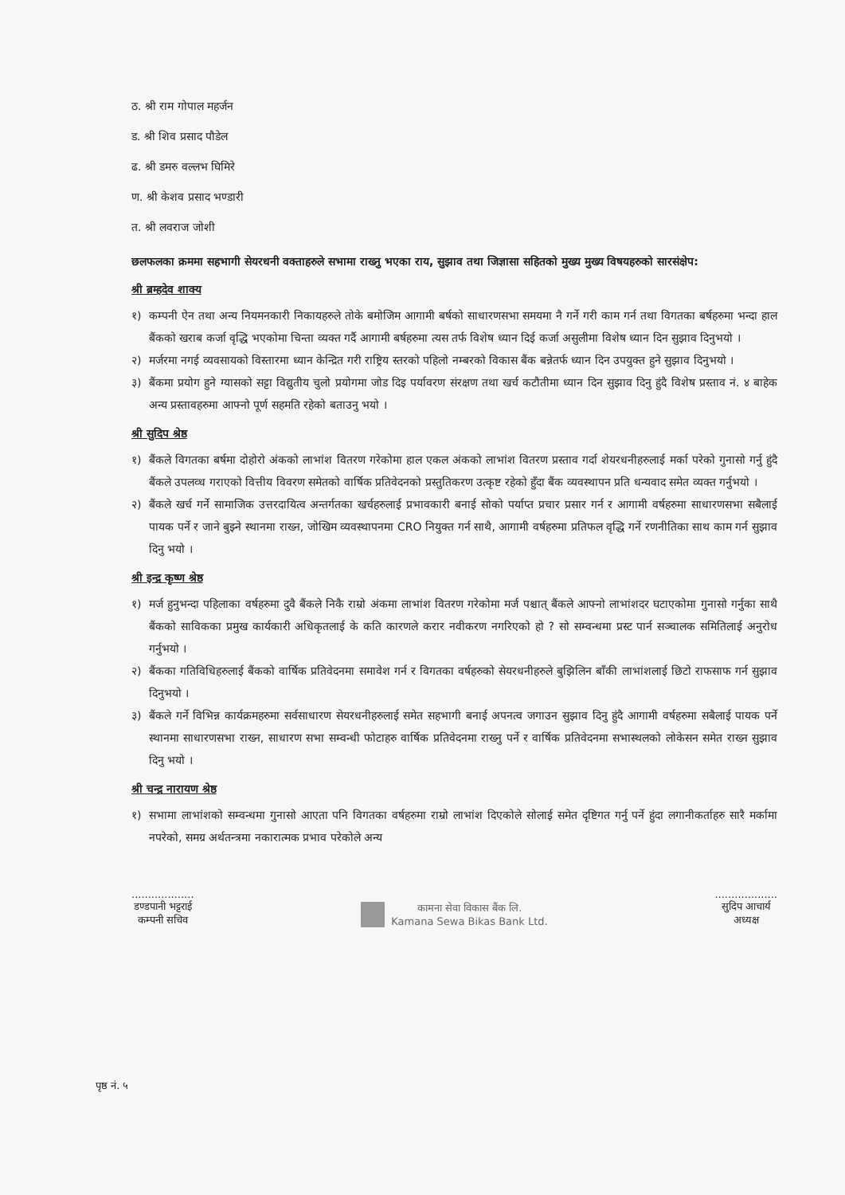ठ. श्री राम गोपाल महर्जन
ड. श्री शिव प्रसाद पौडेल
ढ. श्री डमरु वल्लभ घिमिरे
ण. श्री केशव प्रसाद भण्डारी
त. श्री लवराज जोशी
छलफलका क्रममा सहभागी सेयरधनी वक्ताहरुले सभामा राख्नु भएका राय, सुझाव तथा जिज्ञासा सहितको मुख्य मुख्य विषयहरुको सारसंक्षेप:
श्री ब्रम्हदेव शाक्य
१) कम्पनी ऐन तथा अन्य नियमनकारी निकायहरुले तोके बमोजिम आगामी बर्षको साधारणसभा समयमा नै गर्ने गरी काम गर्न तथा विगतका बर्षहरुमा भन्दा हाल बैंकको खराब कर्जा वृद्धि भएकोमा चिन्ता व्यक्त गर्दै आगामी बर्षहरुमा त्यस तर्फ विशेष ध्यान दिई कर्जा असुलीमा विशेष ध्यान दिन सुझाव दिनुभयो ।
२) मर्जरमा नगई व्यवसायको विस्तारमा ध्यान केन्द्रित गरी राष्ट्रिय स्तरको पहिलो नम्बरको विकास बैंक बन्नेतर्फ ध्यान दिन उपयुक्त हुने सुझाव दिनुभयो ।
३) बैंकमा प्रयोग हुने ग्यासको सट्टा विद्युतीय चुलो प्रयोगमा जोड दिइ पर्यावरण संरक्षण तथा खर्च कटौतीमा ध्यान दिन सुझाव दिनु हुंदै विशेष प्रस्ताव नं. ४ बाहेक अन्य प्रस्तावहरुमा आफ्नो पूर्ण सहमति रहेको बताउनु भयो ।
श्री सुदिप श्रेष्ठ
१) बैंकले विगतका बर्षमा दोहोरो अंकको लाभांश वितरण गरेकोमा हाल एकल अंकको लाभांश वितरण प्रस्ताव गर्दा शेयरधनीहरुलाई मर्का परेको गुनासो गर्नु हुंदै बैंकले उपलव्ध गराएको वित्तीय विवरण समेतको वार्षिक प्रतिवेदनको प्रस्तुतिकरण उत्कृष्ट रहेको हुँदा बैंक व्यवस्थापन प्रति धन्यवाद समेत व्यक्त गर्नुभयो ।
२) बैंकले खर्च गर्ने सामाजिक उत्तरदायित्व अन्तर्गतका खर्चहरुलाई प्रभावकारी बनाई सोको पर्याप्त प्रचार प्रसार गर्न र आगामी वर्षहरुमा साधारणसभा सबैलाई पायक पर्ने र जाने बुझ्ने स्थानमा राख्न, जोखिम व्यवस्थापनमा CRO नियुक्त गर्न साथै, आगामी वर्षहरुमा प्रतिफल वृद्धि गर्ने रणनीतिका साथ काम गर्न सुझाव दिनु भयो ।
श्री इन्द्र कृष्ण श्रेष्ठ
१) मर्ज हुनुभन्दा पहिलाका वर्षहरुमा दुवै बैंकले निकै राम्रो अंकमा लाभांश वितरण गरेकोमा मर्ज पश्चात् बैंकले आफ्नो लाभांशदर घटाएकोमा गुनासो गर्नुका साथै बैंकको साविकका प्रमुख कार्यकारी अधिकृतलाई के कति कारणले करार नवीकरण नगरिएको हो ? सो सम्वन्धमा प्रस्ट पार्न सञ्चालक समितिलाई अनुरोध गर्नुभयो ।
२) बैंकका गतिविधिहरुलाई बैंकको वार्षिक प्रतिवेदनमा समावेश गर्न र विगतका वर्षहरुको सेयरधनीहरुले बुझिलिन बाँकी लाभांशलाई छिटो राफसाफ गर्न सुझाव दिनुभयो ।
३) बैंकले गर्ने विभिन्न कार्यक्रमहरुमा सर्वसाधारण सेयरधनीहरुलाई समेत सहभागी बनाई अपनत्व जगाउन सुझाव दिनु हुंदै आगामी वर्षहरुमा सबैलाई पायक पर्ने स्थानमा साधारणसभा राख्न, साधारण सभा सम्वन्धी फोटाहरु वार्षिक प्रतिवेदनमा राख्नु पर्ने र वार्षिक प्रतिवेदनमा सभास्थलको लोकेसन समेत राख्न सुझाव दिनु भयो ।
श्री चन्द्र नारायण श्रेष्ठ
१) सभामा लाभांशको सम्वन्धमा गुनासो आएता पनि विगतका वर्षहरुमा राम्रो लाभांश दिएकोले सोलाई समेत दृष्टिगत गर्नु पर्ने हुंदा लगानीकर्ताहरु सारै मर्कामा नपरेको, समग्र अर्थतन्त्रमा नकारात्मक प्रभाव परेकोले अन्य
...................
डण्डपानी भट्टराई
कम्पनी सचिव
कामना सेवा विकास बैंक लि.
Kamana Sewa Bikas Bank Ltd.
...................
सुदिप आचार्य
अध्यक्ष
पृष्ठ नं. ५